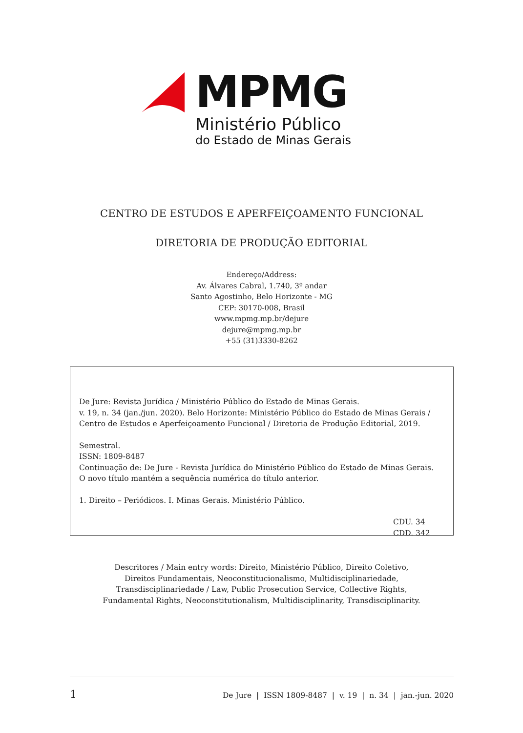MPMG
Ministério Público
do Estado de Minas Gerais
CENTRO DE ESTUDOS E APERFEIÇOAMENTO FUNCIONAL
DIRETORIA DE PRODUÇÃO EDITORIAL
Endereço/Address:
Av. Álvares Cabral, 1.740, 3º andar
Santo Agostinho, Belo Horizonte - MG
CEP: 30170-008, Brasil
www.mpmg.mp.br/dejure
dejure@mpmg.mp.br
+55 (31)3330-8262
De Jure: Revista Jurídica / Ministério Público do Estado de Minas Gerais.
v. 19, n. 34 (jan./jun. 2020). Belo Horizonte: Ministério Público do Estado de Minas Gerais / Centro de Estudos e Aperfeiçoamento Funcional / Diretoria de Produção Editorial, 2019.
Semestral.
ISSN: 1809-8487
Continuação de: De Jure - Revista Jurídica do Ministério Público do Estado de Minas Gerais.
O novo título mantém a sequência numérica do título anterior.
1. Direito – Periódicos. I. Minas Gerais. Ministério Público.
CDU. 34
CDD. 342
Descritores / Main entry words: Direito, Ministério Público, Direito Coletivo,
Direitos Fundamentais, Neoconstitucionalismo, Multidisciplinariedade,
Transdisciplinariedade / Law, Public Prosecution Service, Collective Rights,
Fundamental Rights, Neoconstitutionalism, Multidisciplinarity, Transdisciplinarity.
1 De Jure | ISSN 1809-8487 | v. 19 | n. 34 | jan.-jun. 2020